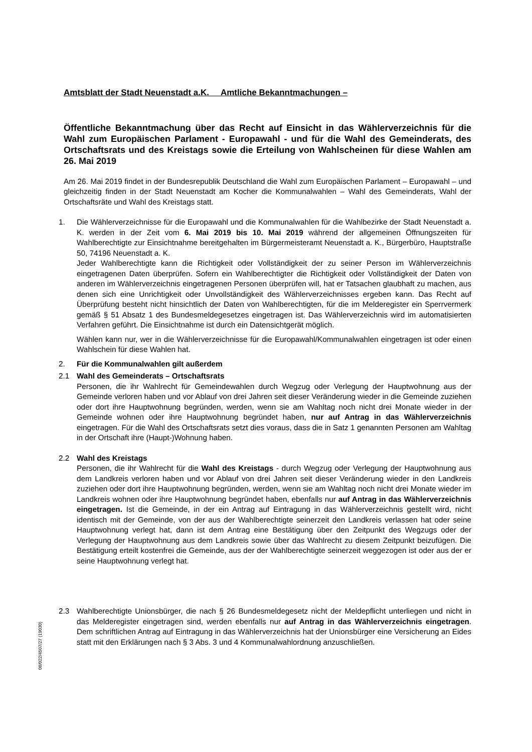Amtsblatt der Stadt Neuenstadt a.K. Amtliche Bekanntmachungen –
Öffentliche Bekanntmachung über das Recht auf Einsicht in das Wählerverzeichnis für die Wahl zum Europäischen Parlament - Europawahl - und für die Wahl des Gemeinderats, des Ortschaftsrats und des Kreistags sowie die Erteilung von Wahlscheinen für diese Wahlen am 26. Mai 2019
Am 26. Mai 2019 findet in der Bundesrepublik Deutschland die Wahl zum Europäischen Parlament – Europawahl – und gleichzeitig finden in der Stadt Neuenstadt am Kocher die Kommunalwahlen – Wahl des Gemeinderats, Wahl der Ortschaftsräte und Wahl des Kreistags statt.
1. Die Wählerverzeichnisse für die Europawahl und die Kommunalwahlen für die Wahlbezirke der Stadt Neuenstadt a. K. werden in der Zeit vom 6. Mai 2019 bis 10. Mai 2019 während der allgemeinen Öffnungszeiten für Wahlberechtigte zur Einsichtnahme bereitgehalten im Bürgermeisteramt Neuenstadt a. K., Bürgerbüro, Hauptstraße 50, 74196 Neuenstadt a. K.
Jeder Wahlberechtigte kann die Richtigkeit oder Vollständigkeit der zu seiner Person im Wählerverzeichnis eingetragenen Daten überprüfen. Sofern ein Wahlberechtigter die Richtigkeit oder Vollständigkeit der Daten von anderen im Wählerverzeichnis eingetragenen Personen überprüfen will, hat er Tatsachen glaubhaft zu machen, aus denen sich eine Unrichtigkeit oder Unvollständigkeit des Wählerverzeichnisses ergeben kann. Das Recht auf Überprüfung besteht nicht hinsichtlich der Daten von Wahlberechtigten, für die im Melderegister ein Sperrvermerk gemäß § 51 Absatz 1 des Bundesmeldegesetzes eingetragen ist. Das Wählerverzeichnis wird im automatisierten Verfahren geführt. Die Einsichtnahme ist durch ein Datensichtgerät möglich.
Wählen kann nur, wer in die Wählerverzeichnisse für die Europawahl/Kommunalwahlen eingetragen ist oder einen Wahlschein für diese Wahlen hat.
2. Für die Kommunalwahlen gilt außerdem
2.1
Wahl des Gemeinderats – Ortschaftsrats
Personen, die ihr Wahlrecht für Gemeindewahlen durch Wegzug oder Verlegung der Hauptwohnung aus der Gemeinde verloren haben und vor Ablauf von drei Jahren seit dieser Veränderung wieder in die Gemeinde zuziehen oder dort ihre Hauptwohnung begründen, werden, wenn sie am Wahltag noch nicht drei Monate wieder in der Gemeinde wohnen oder ihre Hauptwohnung begründet haben, nur auf Antrag in das Wählerverzeichnis eingetragen. Für die Wahl des Ortschaftsrats setzt dies voraus, dass die in Satz 1 genannten Personen am Wahltag in der Ortschaft ihre (Haupt-)Wohnung haben.
2.2
Wahl des Kreistags
Personen, die ihr Wahlrecht für die Wahl des Kreistags - durch Wegzug oder Verlegung der Hauptwohnung aus dem Landkreis verloren haben und vor Ablauf von drei Jahren seit dieser Veränderung wieder in den Landkreis zuziehen oder dort ihre Hauptwohnung begründen, werden, wenn sie am Wahltag noch nicht drei Monate wieder im Landkreis wohnen oder ihre Hauptwohnung begründet haben, ebenfalls nur auf Antrag in das Wählerverzeichnis eingetragen. Ist die Gemeinde, in der ein Antrag auf Eintragung in das Wählerverzeichnis gestellt wird, nicht identisch mit der Gemeinde, von der aus der Wahlberechtigte seinerzeit den Landkreis verlassen hat oder seine Hauptwohnung verlegt hat, dann ist dem Antrag eine Bestätigung über den Zeitpunkt des Wegzugs oder der Verlegung der Hauptwohnung aus dem Landkreis sowie über das Wahlrecht zu diesem Zeitpunkt beizufügen. Die Bestätigung erteilt kostenfrei die Gemeinde, aus der der Wahlberechtigte seinerzeit weggezogen ist oder aus der er seine Hauptwohnung verlegt hat.
2.3
Wahlberechtigte Unionsbürger, die nach § 26 Bundesmeldegesetz nicht der Meldepflicht unterliegen und nicht in das Melderegister eingetragen sind, werden ebenfalls nur auf Antrag in das Wählerverzeichnis eingetragen. Dem schriftlichen Antrag auf Eintragung in das Wählerverzeichnis hat der Unionsbürger eine Versicherung an Eides statt mit den Erklärungen nach § 3 Abs. 3 und 4 Kommunalwahlordnung anzuschließen.
08/022/4507/27 (19030)